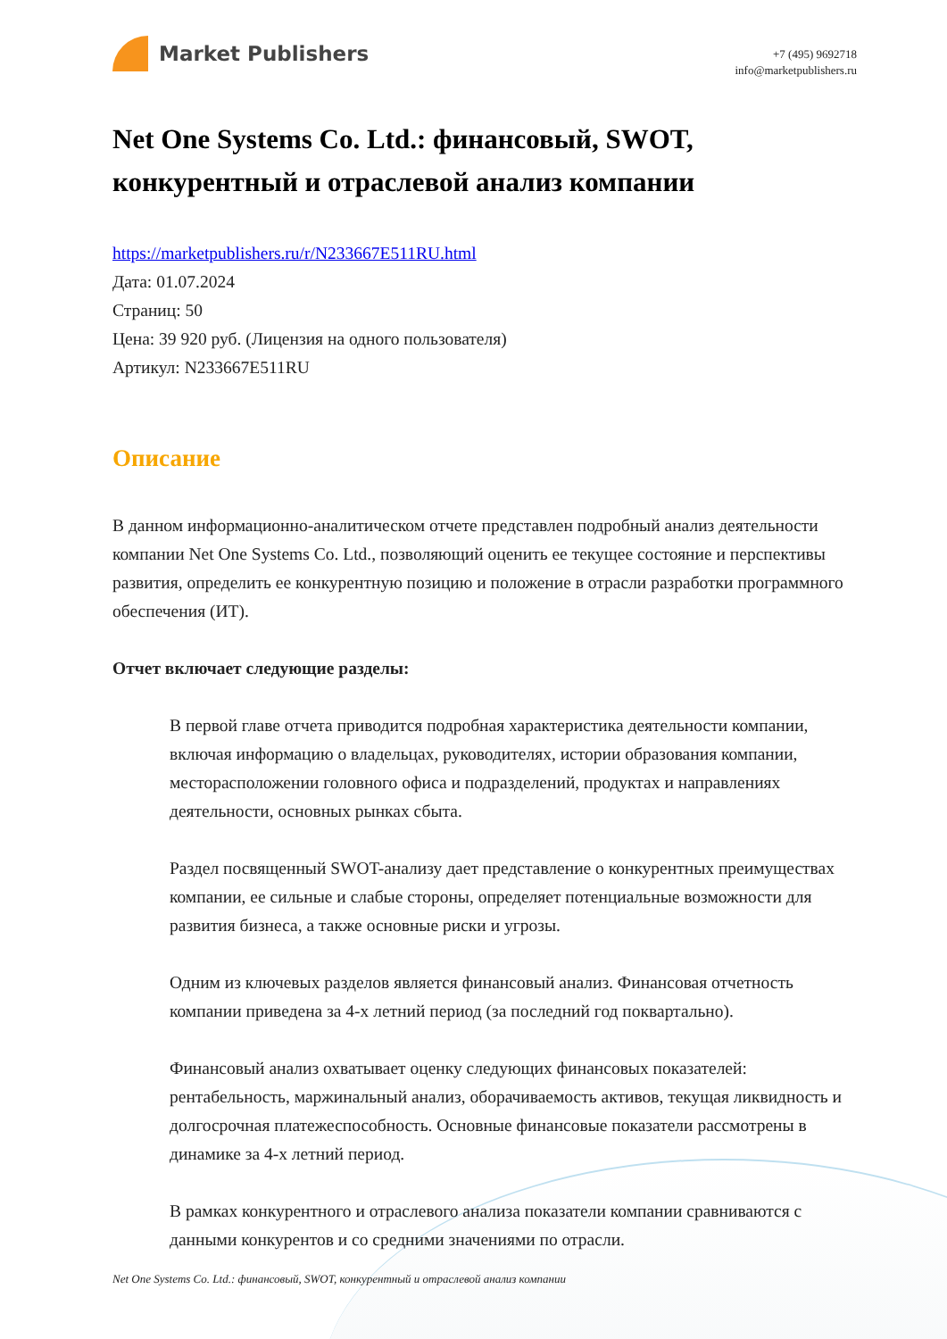Market Publishers
+7 (495) 9692718
info@marketpublishers.ru
Net One Systems Co. Ltd.: финансовый, SWOT, конкурентный и отраслевой анализ компании
https://marketpublishers.ru/r/N233667E511RU.html
Дата: 01.07.2024
Страниц: 50
Цена: 39 920 руб. (Лицензия на одного пользователя)
Артикул: N233667E511RU
Описание
В данном информационно-аналитическом отчете представлен подробный анализ деятельности компании Net One Systems Co. Ltd., позволяющий оценить ее текущее состояние и перспективы развития, определить ее конкурентную позицию и положение в отрасли разработки программного обеспечения (ИТ).
Отчет включает следующие разделы:
В первой главе отчета приводится подробная характеристика деятельности компании, включая информацию о владельцах, руководителях, истории образования компании, месторасположении головного офиса и подразделений, продуктах и направлениях деятельности, основных рынках сбыта.
Раздел посвященный SWOT-анализу дает представление о конкурентных преимуществах компании, ее сильные и слабые стороны, определяет потенциальные возможности для развития бизнеса, а также основные риски и угрозы.
Одним из ключевых разделов является финансовый анализ. Финансовая отчетность компании приведена за 4-х летний период (за последний год поквартально).
Финансовый анализ охватывает оценку следующих финансовых показателей: рентабельность, маржинальный анализ, оборачиваемость активов, текущая ликвидность и долгосрочная платежеспособность. Основные финансовые показатели рассмотрены в динамике за 4-х летний период.
В рамках конкурентного и отраслевого анализа показатели компании сравниваются с данными конкурентов и со средними значениями по отрасли.
Net One Systems Co. Ltd.: финансовый, SWOT, конкурентный и отраслевой анализ компании